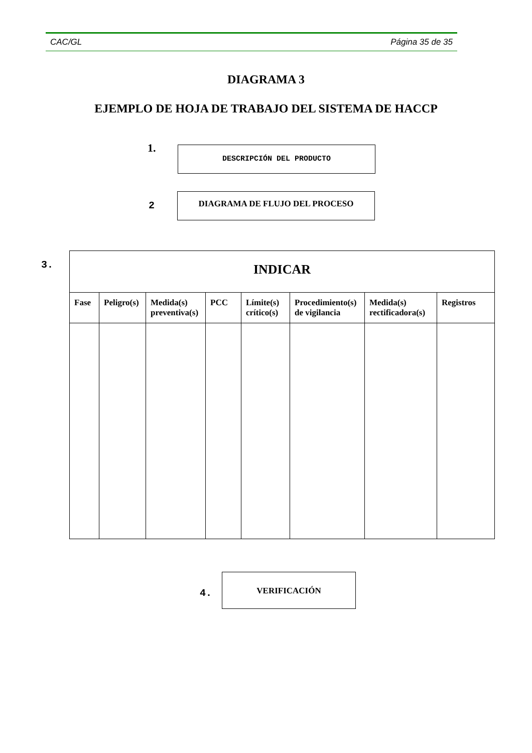CAC/GL Página 35 de 35
DIAGRAMA 3
EJEMPLO DE HOJA DE TRABAJO DEL SISTEMA DE HACCP
1. DESCRIPCIÓN DEL PRODUCTO
2
DIAGRAMA DE FLUJO DEL PROCESO
3.
| INDICAR | | | | | | | |
| --- | --- | --- | --- | --- | --- | --- | --- |
| Fase | Peligro(s) | Medida(s) preventiva(s) | PCC | Límite(s) crítico(s) | Procedimiento(s) de vigilancia | Medida(s) rectificadora(s) | Registros |
4.
VERIFICACIÓN